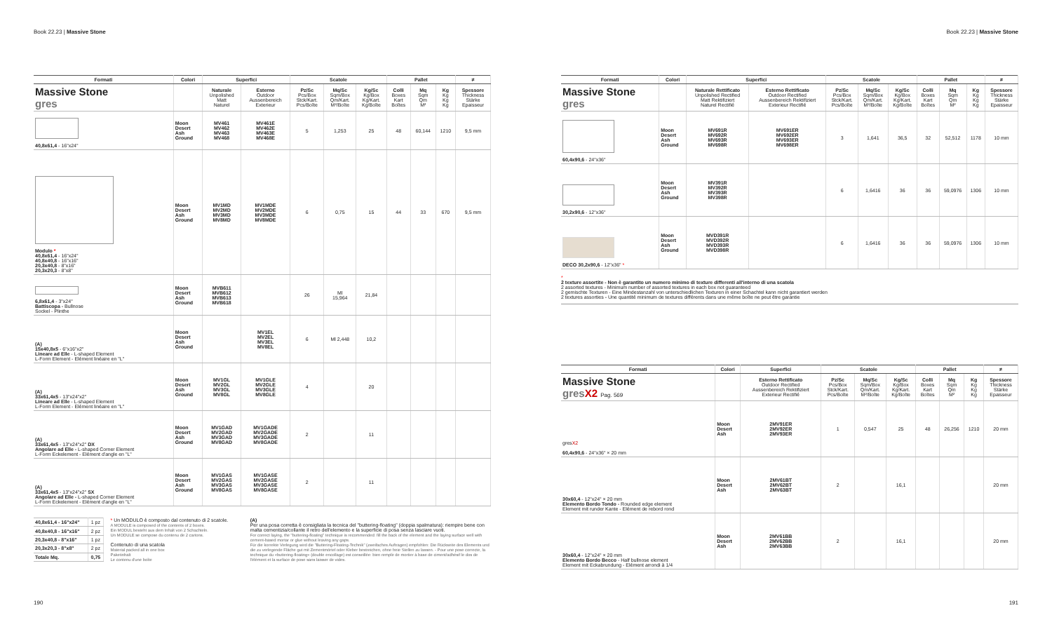Book 22.23 | Massive Stone
| Formati | Colori | Superfici | | Scatole | | | Pallet | | | ≠ |
| --- | --- | --- | --- | --- | --- | --- | --- | --- | --- | --- |
| Massive Stone gres | | Naturale Unpolished Matt Naturel | Esterno Outdoor Aussenbereich Exterieur | Pz/Sc Pcs/Box Stck/Kart. Pcs/Boîte | Mq/Sc Sqm/Box Qm/Kart. M²/Boîte | Kg/Sc Kg/Box Kg/Kart. Kg/Boîte | Colli Boxes Kart Boîtes | Mq Sqm Qm M² | Kg Kg Kg Kg | Spessore Thickness Stärke Epaisseur |
| 40,8x61,4 - 16"x24" | Moon Desert Ash Ground | MV461 MV462 MV463 MV468 | MV461E MV462E MV463E MV468E | 5 | 1,253 | 25 | 48 | 60,144 | 1210 | 9,5 mm |
| Modulo * 40,8x61,4 - 16"x24" 40,8x40,8 - 16"x16" 20,3x40,8 - 8"x16" 20,3x20,3 - 8"x8" | Moon Desert Ash Ground | MV1MD MV2MD MV3MD MV8MD | MV1MDE MV2MDE MV3MDE MV8MDE | 6 | 0,75 | 15 | 44 | 33 | 670 | 9,5 mm |
| 6,8x61,4 - 3"x24" Battiscopa - Bullnose Sockel - Plinthe | Moon Desert Ash Ground | MVB611 MVB612 MVB613 MVB618 | | 26 | Ml 15,964 | 21,84 | | | | |
| (A) 15x40,8x5 - 6"x16"x2" Lineare ad Elle - L-shaped Element L-Form Element - Elément linéaire en "L" | Moon Desert Ash Ground | | MV1EL MV2EL MV3EL MV8EL | 6 | Ml 2,448 | 10,2 | | | | |
| (A) 33x61,4x5 - 13"x24"x2" Lineare ad Elle - L-shaped Element L-Form Element - Elément linéaire en "L" | Moon Desert Ash Ground | MV1GL MV2GL MV3GL MV8GL | MV1GLE MV2GLE MV3GLE MV8GLE | 4 | | 20 | | | | |
| (A) 33x61,4x5 - 13"x24"x2" DX Angolare ad Elle - L-shaped Corner Element L-Form Eckelement - Elément d'angle en "L" | Moon Desert Ash Ground | MV1GAD MV2GAD MV3GAD MV8GAD | MV1GADE MV2GADE MV3GADE MV8GADE | 2 | | 11 | | | | |
| (A) 33x61,4x5 - 13"x24"x2" SX Angolare ad Elle - L-shaped Corner Element L-Form Eckelement - Elément d'angle en "L" | Moon Desert Ash Ground | MV1GAS MV2GAS MV3GAS MV8GAS | MV1GASE MV2GASE MV3GASE MV8GASE | 2 | | 11 | | | | |
| 40,8x61,4 - 16"x24" | 1 pz |
| 40,8x40,8 - 16"x16" | 2 pz |
| 20,3x40,8 - 8"x16" | 1 pz |
| 20,3x20,3 - 8"x8" | 2 pz |
| Totale Mq. | 0,75 |
* Un MODULO è composto dal contenuto di 2 scatole.
A MODULE is composed of the contents of 2 boxes.
Ein MODUL besteht aus dem Inhalt von 2 Schachteln.
Un MODULE se compose du contenu de 2 cartons.
Contenuto di una scatola
Material packed all in one box
Paketinhalt
Le contenu d'une boîte
(A)
Per una posa corretta è consigliata la tecnica del "buttering-floating" (doppia spalmatura): riempire bene con malta cementizia/collante il retro dell'elemento e la superficie di posa senza lasciare vuoti.
For correct laying, the "buttering-floating" technique is recommended: fill the back of the element and the laying surface well with cement-based mortar or glue without leaving any gaps.
Für die korrekte Verlegung wird die "Buttering-Floating-Technik" (zweifaches Auftragen) empfohlen: Die Rückseite des Elements und die zu verlegende Fläche gut mit Zementmörtel oder Kleber bestreichen, ohne freie Stellen zu lassen. - Pour une pose correcte, la technique du «buttering-floating» (double encollage) est conseillée: bien remplir de mortier à base de ciment/adhésif le dos de l'élément et la surface de pose sans laisser de vides.
190
Book 22.23 | Massive Stone
| Formati | Colori | Superfici | | Scatole | | | Pallet | | | ≠ |
| --- | --- | --- | --- | --- | --- | --- | --- | --- | --- | --- |
| Massive Stone gres | | Naturale Rettificato Unpolished Rectified Matt Rektifiziert Naturel Rectifié | Esterno Rettificato Outdoor Rectified Aussenbereich Rektifiziert Exterieur Rectifié | Pz/Sc Pcs/Box Stck/Kart. Pcs/Boîte | Mq/Sc Sqm/Box Qm/Kart. M²/Boîte | Kg/Sc Kg/Box Kg/Kart. Kg/Boîte | Colli Boxes Kart Boîtes | Mq Sqm Qm M² | Kg Kg Kg Kg | Spessore Thickness Stärke Epaisseur |
| 60,4x90,6 - 24"x36" | Moon Desert Ash Ground | MV691R MV692R MV693R MV698R | MV691ER MV692ER MV693ER MV698ER | 3 | 1,641 | 36,5 | 32 | 52,512 | 1178 | 10 mm |
| 30,2x90,6 - 12"x36" | Moon Desert Ash Ground | MV391R MV392R MV393R MV398R | | 6 | 1,6416 | 36 | 36 | 59,0976 | 1306 | 10 mm |
| DECO 30,2x90,6 - 12"x36" * | Moon Desert Ash Ground | MVD391R MVD392R MVD393R MVD398R | | 6 | 1,6416 | 36 | 36 | 59,0976 | 1306 | 10 mm |
*
2 texture assortite - Non è garantito un numero minimo di texture differenti all'interno di una scatola
2 assorted textures - Minimum number of assorted textures in each box not guaranteed
2 gemischte Texturen - Eine Mindestanzahl von unterschiedlichen Texturen in einer Schachtel kann nicht garantiert werden
2 textures assorties - Une quantité minimum de textures différents dans une même boîte ne peut être garantie
| Formati | Colori | Superfici | Scatole | | | Pallet | | | ≠ |
| --- | --- | --- | --- | --- | --- | --- | --- | --- | --- |
| Massive Stone gres X2 Pag. 569 | | Esterno Rettificato Outdoor Rectified Aussenbereich Rektifiziert Exterieur Rectifié | Pz/Sc Pcs/Box Stck/Kart. Pcs/Boîte | Mq/Sc Sqm/Box Qm/Kart. M²/Boîte | Kg/Sc Kg/Box Kg/Kart. Kg/Boîte | Colli Boxes Kart Boîtes | Mq Sqm Qm M² | Kg Kg Kg Kg | Spessore Thickness Stärke Epaisseur |
| gres X2 60,4x90,6 - 24"x36" × 20 mm | Moon Desert Ash | 2MV91ER 2MV92ER 2MV93ER | 1 | 0,547 | 25 | 48 | 26,256 | 1210 | 20 mm |
| 30x60,4 - 12"x24" × 20 mm Elemento Bordo Tondo - Rounded edge element Element mit runder Kante - Elément de rebord rond | Moon Desert Ash | 2MV61BT 2MV62BT 2MV63BT | 2 | | 16,1 | | | | 20 mm |
| 30x60,4 - 12"x24" × 20 mm Elemento Bordo Becco - Half bullnose element Element mit Eckabrundung - Elément arrondi à 1/4 | Moon Desert Ash | 2MV61BB 2MV62BB 2MV63BB | 2 | | 16,1 | | | | 20 mm |
191